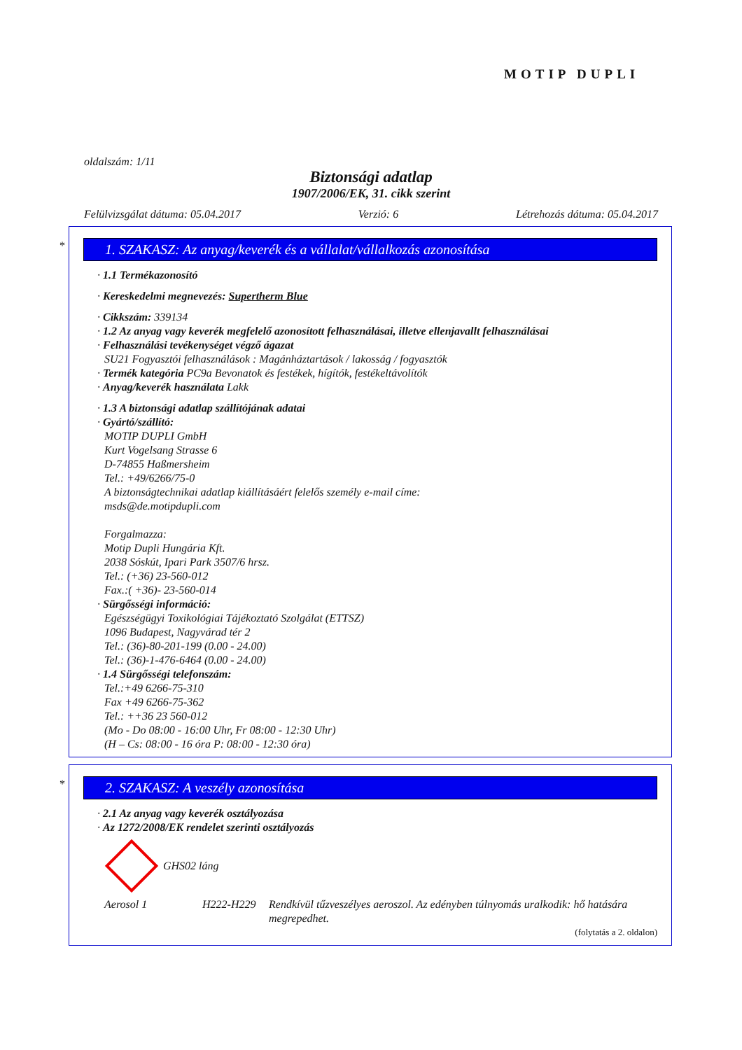MOTIP DUPLI
oldalszám: 1/11
Biztonsági adatlap
1907/2006/EK, 31. cikk szerint
Felülvizsgálat dátuma: 05.04.2017 Verzió: 6 Létrehozás dátuma: 05.04.2017
*
1. SZAKASZ: Az anyag/keverék és a vállalat/vállalkozás azonosítása
· 1.1 Termékazonosító
· Kereskedelmi megnevezés: Supertherm Blue
· Cikkszám: 339134
· 1.2 Az anyag vagy keverék megfelelő azonosított felhasználásai, illetve ellenjavallt felhasználásai
· Felhasználási tevékenységet végző ágazat
SU21 Fogyasztói felhasználások : Magánháztartások / lakosság / fogyasztók
· Termék kategória PC9a Bevonatok és festékek, hígítók, festékeltávolítók
· Anyag/keverék használata Lakk
· 1.3 A biztonsági adatlap szállítójának adatai
· Gyártó/szállító:
MOTIP DUPLI GmbH
Kurt Vogelsang Strasse 6
D-74855 Haßmersheim
Tel.: +49/6266/75-0
A biztonságtechnikai adatlap kiállításáért felelős személy e-mail címe:
msds@de.motipdupli.com
Forgalmazza:
Motip Dupli Hungária Kft.
2038 Sóskút, Ipari Park 3507/6 hrsz.
Tel.: (+36) 23-560-012
Fax.:( +36)- 23-560-014
· Sürgősségi információ:
Egészségügyi Toxikológiai Tájékoztató Szolgálat (ETTSZ)
1096 Budapest, Nagyvárad tér 2
Tel.: (36)-80-201-199 (0.00 - 24.00)
Tel.: (36)-1-476-6464 (0.00 - 24.00)
· 1.4 Sürgősségi telefonszám:
Tel.:+49 6266-75-310
Fax +49 6266-75-362
Tel.: ++36 23 560-012
(Mo - Do 08:00 - 16:00 Uhr, Fr 08:00 - 12:30 Uhr)
(H – Cs: 08:00 - 16 óra P: 08:00 - 12:30 óra)
*
2. SZAKASZ: A veszély azonosítása
· 2.1 Az anyag vagy keverék osztályozása
· Az 1272/2008/EK rendelet szerinti osztályozás
GHS02 láng
Aerosol 1 H222-H229 Rendkívül tűzveszélyes aeroszol. Az edényben túlnyomás uralkodik: hő hatására megrepedhet.
(folytatás a 2. oldalon)